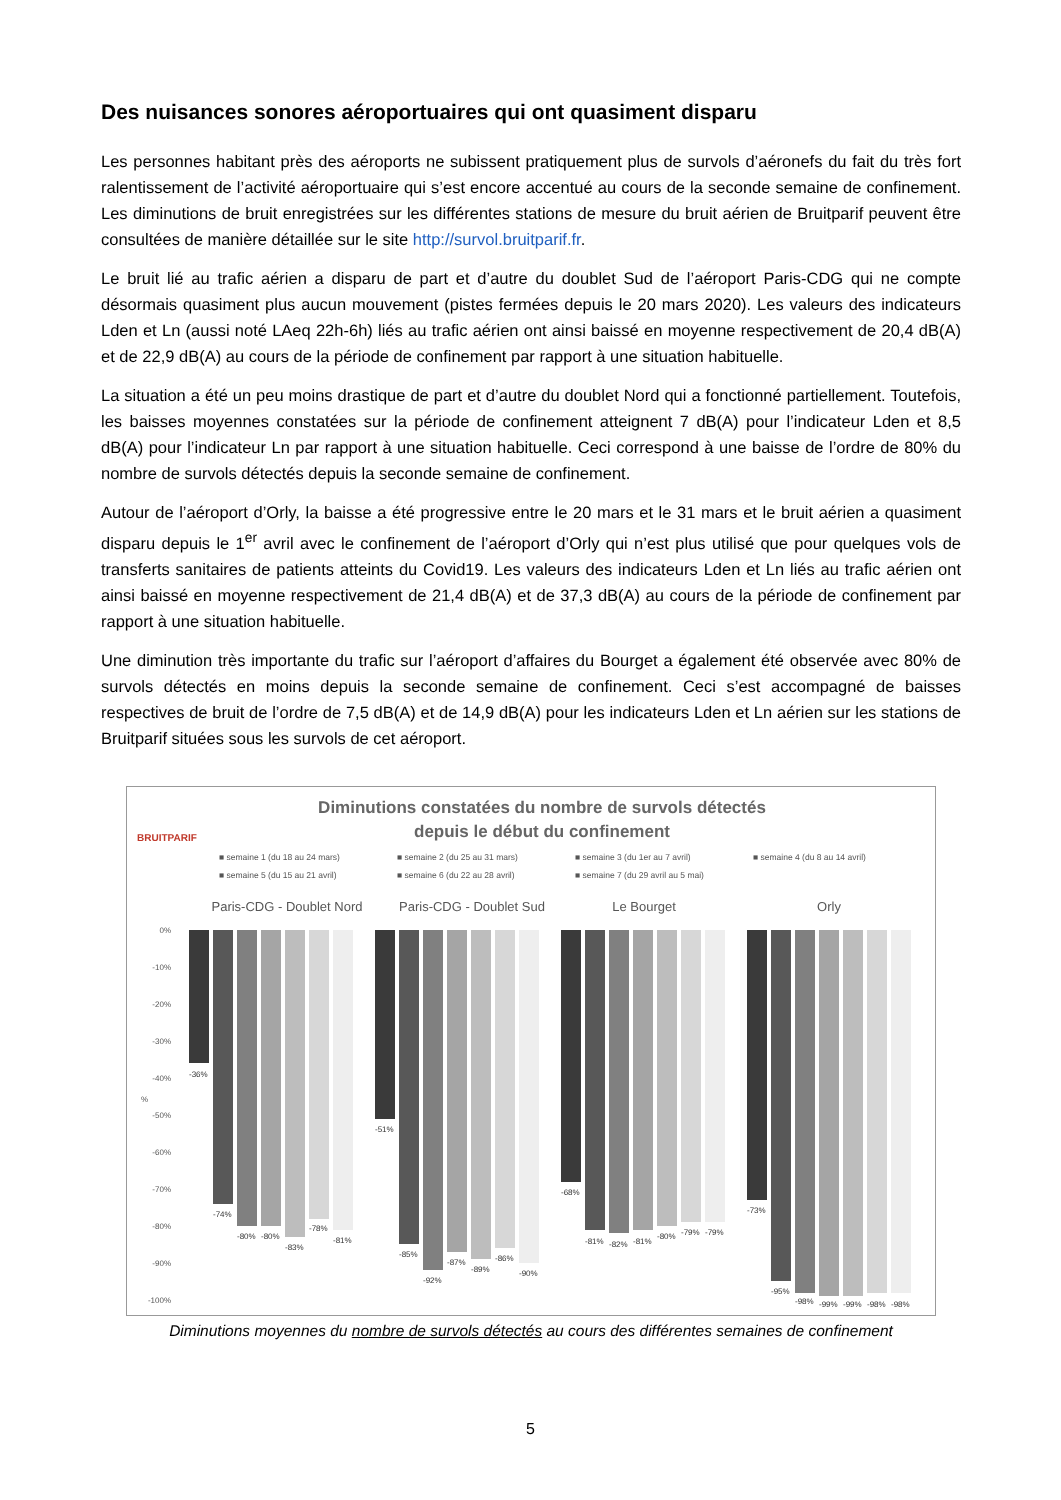Des nuisances sonores aéroportuaires qui ont quasiment disparu
Les personnes habitant près des aéroports ne subissent pratiquement plus de survols d’aéronefs du fait du très fort ralentissement de l’activité aéroportuaire qui s’est encore accentué au cours de la seconde semaine de confinement. Les diminutions de bruit enregistrées sur les différentes stations de mesure du bruit aérien de Bruitparif peuvent être consultées de manière détaillée sur le site http://survol.bruitparif.fr.
Le bruit lié au trafic aérien a disparu de part et d’autre du doublet Sud de l’aéroport Paris-CDG qui ne compte désormais quasiment plus aucun mouvement (pistes fermées depuis le 20 mars 2020). Les valeurs des indicateurs Lden et Ln (aussi noté LAeq 22h-6h) liés au trafic aérien ont ainsi baissé en moyenne respectivement de 20,4 dB(A) et de 22,9 dB(A) au cours de la période de confinement par rapport à une situation habituelle.
La situation a été un peu moins drastique de part et d’autre du doublet Nord qui a fonctionné partiellement. Toutefois, les baisses moyennes constatées sur la période de confinement atteignent 7 dB(A) pour l’indicateur Lden et 8,5 dB(A) pour l’indicateur Ln par rapport à une situation habituelle. Ceci correspond à une baisse de l’ordre de 80% du nombre de survols détectés depuis la seconde semaine de confinement.
Autour de l’aéroport d’Orly, la baisse a été progressive entre le 20 mars et le 31 mars et le bruit aérien a quasiment disparu depuis le 1<sup>er</sup> avril avec le confinement de l’aéroport d’Orly qui n’est plus utilisé que pour quelques vols de transferts sanitaires de patients atteints du Covid19. Les valeurs des indicateurs Lden et Ln liés au trafic aérien ont ainsi baissé en moyenne respectivement de 21,4 dB(A) et de 37,3 dB(A) au cours de la période de confinement par rapport à une situation habituelle.
Une diminution très importante du trafic sur l’aéroport d’affaires du Bourget a également été observée avec 80% de survols détectés en moins depuis la seconde semaine de confinement. Ceci s’est accompagné de baisses respectives de bruit de l’ordre de 7,5 dB(A) et de 14,9 dB(A) pour les indicateurs Lden et Ln aérien sur les stations de Bruitparif situées sous les survols de cet aéroport.
BRUITPARIF
Diminutions constatées du nombre de survols détectés
depuis le début du confinement
■ semaine 1 (du 18 au 24 mars)
■ semaine 2 (du 25 au 31 mars)
■ semaine 3 (du 1er au 7 avril)
■ semaine 4 (du 8 au 14 avril)
■ semaine 5 (du 15 au 21 avril)
■ semaine 6 (du 22 au 28 avril)
■ semaine 7 (du 29 avril au 5 mai)
Paris-CDG - Doublet Nord
Paris-CDG - Doublet Sud
Le Bourget
Orly
0%
-10%
-20%
-30%
-40%
-50%
-60%
-70%
-80%
-90%
-100%
%
-36%
-74%
-80%
-80%
-83%
-78%
-81%
-51%
-85%
-92%
-87%
-89%
-86%
-90%
-68%
-81%
-82%
-81%
-80%
-79%
-79%
-73%
-95%
-98%
-99%
-99%
-98%
-98%
Diminutions moyennes du nombre de survols détectés au cours des différentes semaines de confinement
5